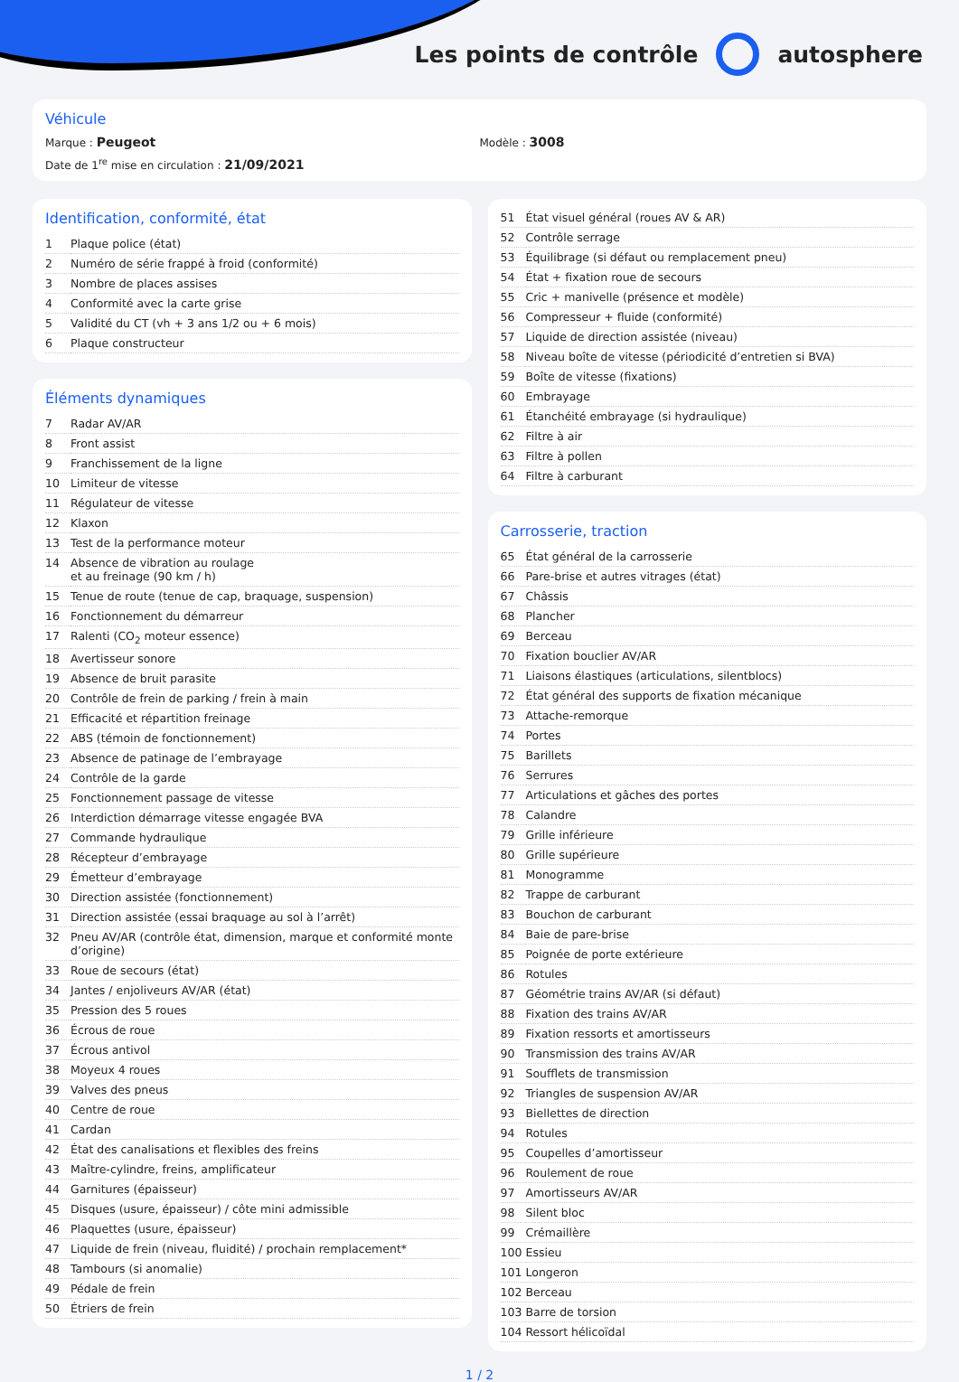Les points de contrôle autosphere
Véhicule
Marque : Peugeot
Modèle : 3008
Date de 1<sup>re</sup> mise en circulation : 21/09/2021
Identification, conformité, état
| 1 | Plaque police (état) |
| 2 | Numéro de série frappé à froid (conformité) |
| 3 | Nombre de places assises |
| 4 | Conformité avec la carte grise |
| 5 | Validité du CT (vh + 3 ans 1/2 ou + 6 mois) |
| 6 | Plaque constructeur |
Éléments dynamiques
| 7 | Radar AV/AR |
| 8 | Front assist |
| 9 | Franchissement de la ligne |
| 10 | Limiteur de vitesse |
| 11 | Régulateur de vitesse |
| 12 | Klaxon |
| 13 | Test de la performance moteur |
| 14 | Absence de vibration au roulage et au freinage (90 km / h) |
| 15 | Tenue de route (tenue de cap, braquage, suspension) |
| 16 | Fonctionnement du démarreur |
| 17 | Ralenti (CO<sub>2</sub> moteur essence) |
| 18 | Avertisseur sonore |
| 19 | Absence de bruit parasite |
| 20 | Contrôle de frein de parking / frein à main |
| 21 | Efficacité et répartition freinage |
| 22 | ABS (témoin de fonctionnement) |
| 23 | Absence de patinage de l’embrayage |
| 24 | Contrôle de la garde |
| 25 | Fonctionnement passage de vitesse |
| 26 | Interdiction démarrage vitesse engagée BVA |
| 27 | Commande hydraulique |
| 28 | Récepteur d’embrayage |
| 29 | Émetteur d’embrayage |
| 30 | Direction assistée (fonctionnement) |
| 31 | Direction assistée (essai braquage au sol à l’arrêt) |
| 32 | Pneu AV/AR (contrôle état, dimension, marque et conformité monte d’origine) |
| 33 | Roue de secours (état) |
| 34 | Jantes / enjoliveurs AV/AR (état) |
| 35 | Pression des 5 roues |
| 36 | Écrous de roue |
| 37 | Écrous antivol |
| 38 | Moyeux 4 roues |
| 39 | Valves des pneus |
| 40 | Centre de roue |
| 41 | Cardan |
| 42 | État des canalisations et flexibles des freins |
| 43 | Maître-cylindre, freins, amplificateur |
| 44 | Garnitures (épaisseur) |
| 45 | Disques (usure, épaisseur) / côte mini admissible |
| 46 | Plaquettes (usure, épaisseur) |
| 47 | Liquide de frein (niveau, fluidité) / prochain remplacement* |
| 48 | Tambours (si anomalie) |
| 49 | Pédale de frein |
| 50 | Étriers de frein |
| 51 | État visuel général (roues AV & AR) |
| 52 | Contrôle serrage |
| 53 | Équilibrage (si défaut ou remplacement pneu) |
| 54 | État + fixation roue de secours |
| 55 | Cric + manivelle (présence et modèle) |
| 56 | Compresseur + fluide (conformité) |
| 57 | Liquide de direction assistée (niveau) |
| 58 | Niveau boîte de vitesse (périodicité d’entretien si BVA) |
| 59 | Boîte de vitesse (fixations) |
| 60 | Embrayage |
| 61 | Étanchéité embrayage (si hydraulique) |
| 62 | Filtre à air |
| 63 | Filtre à pollen |
| 64 | Filtre à carburant |
Carrosserie, traction
| 65 | État général de la carrosserie |
| 66 | Pare-brise et autres vitrages (état) |
| 67 | Châssis |
| 68 | Plancher |
| 69 | Berceau |
| 70 | Fixation bouclier AV/AR |
| 71 | Liaisons élastiques (articulations, silentblocs) |
| 72 | État général des supports de fixation mécanique |
| 73 | Attache-remorque |
| 74 | Portes |
| 75 | Barillets |
| 76 | Serrures |
| 77 | Articulations et gâches des portes |
| 78 | Calandre |
| 79 | Grille inférieure |
| 80 | Grille supérieure |
| 81 | Monogramme |
| 82 | Trappe de carburant |
| 83 | Bouchon de carburant |
| 84 | Baie de pare-brise |
| 85 | Poignée de porte extérieure |
| 86 | Rotules |
| 87 | Géométrie trains AV/AR (si défaut) |
| 88 | Fixation des trains AV/AR |
| 89 | Fixation ressorts et amortisseurs |
| 90 | Transmission des trains AV/AR |
| 91 | Soufflets de transmission |
| 92 | Triangles de suspension AV/AR |
| 93 | Biellettes de direction |
| 94 | Rotules |
| 95 | Coupelles d’amortisseur |
| 96 | Roulement de roue |
| 97 | Amortisseurs AV/AR |
| 98 | Silent bloc |
| 99 | Crémaillère |
| 100 | Essieu |
| 101 | Longeron |
| 102 | Berceau |
| 103 | Barre de torsion |
| 104 | Ressort hélicoïdal |
1 / 2